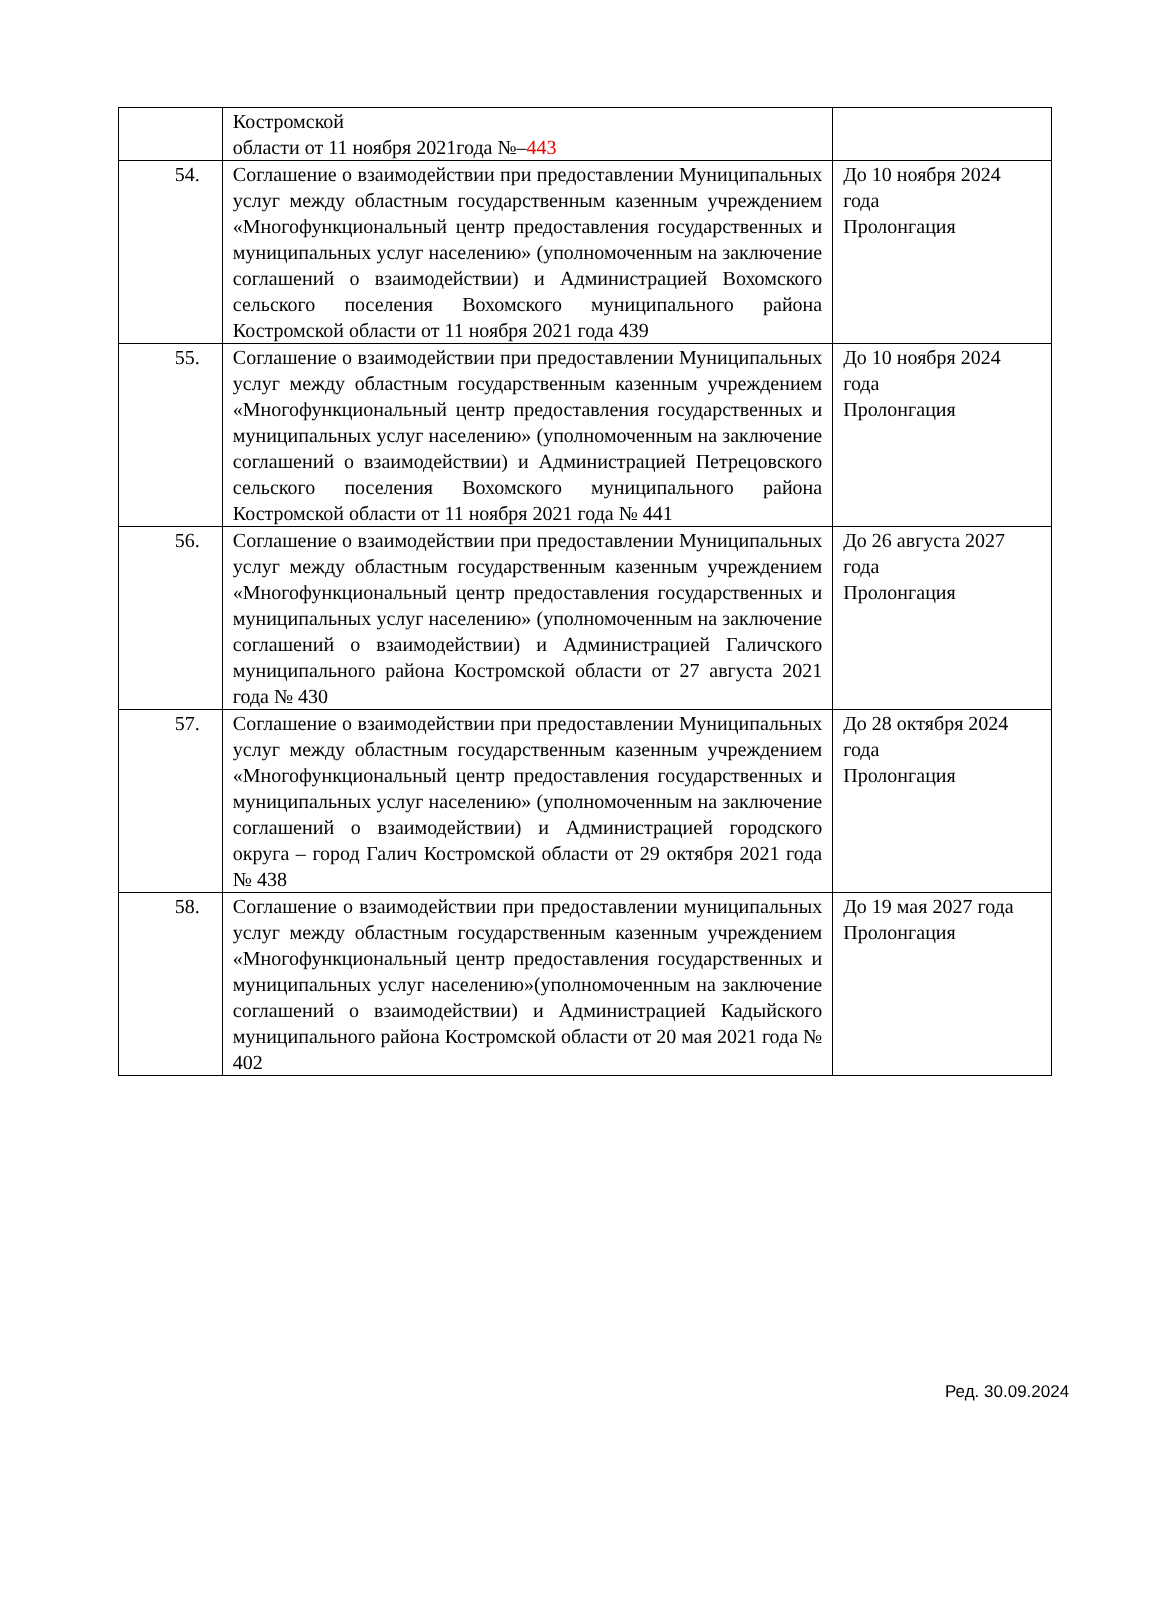| | Костромской области от 11 ноября 2021года №– 443 | |
| 54. | Соглашение о взаимодействии при предоставлении Муниципальных услуг между областным государственным казенным учреждением «Многофункциональный центр предоставления государственных и муниципальных услуг населению» (уполномоченным на заключение соглашений о взаимодействии) и Администрацией Вохомского сельского поселения Вохомского муниципального района Костромской области от 11 ноября 2021 года 439 | До 10 ноября 2024 года Пролонгация |
| 55. | Соглашение о взаимодействии при предоставлении Муниципальных услуг между областным государственным казенным учреждением «Многофункциональный центр предоставления государственных и муниципальных услуг населению» (уполномоченным на заключение соглашений о взаимодействии) и Администрацией Петрецовского сельского поселения Вохомского муниципального района Костромской области от 11 ноября 2021 года № 441 | До 10 ноября 2024 года Пролонгация |
| 56. | Соглашение о взаимодействии при предоставлении Муниципальных услуг между областным государственным казенным учреждением «Многофункциональный центр предоставления государственных и муниципальных услуг населению» (уполномоченным на заключение соглашений о взаимодействии) и Администрацией Галичского муниципального района Костромской области от 27 августа 2021 года № 430 | До 26 августа 2027 года Пролонгация |
| 57. | Соглашение о взаимодействии при предоставлении Муниципальных услуг между областным государственным казенным учреждением «Многофункциональный центр предоставления государственных и муниципальных услуг населению» (уполномоченным на заключение соглашений о взаимодействии) и Администрацией городского округа – город Галич Костромской области от 29 октября 2021 года № 438 | До 28 октября 2024 года Пролонгация |
| 58. | Соглашение о взаимодействии при предоставлении муниципальных услуг между областным государственным казенным учреждением «Многофункциональный центр предоставления государственных и муниципальных услуг населению»(уполномоченным на заключение соглашений о взаимодействии) и Администрацией Кадыйского муниципального района Костромской области от 20 мая 2021 года № 402 | До 19 мая 2027 года Пролонгация |
Ред. 30.09.2024